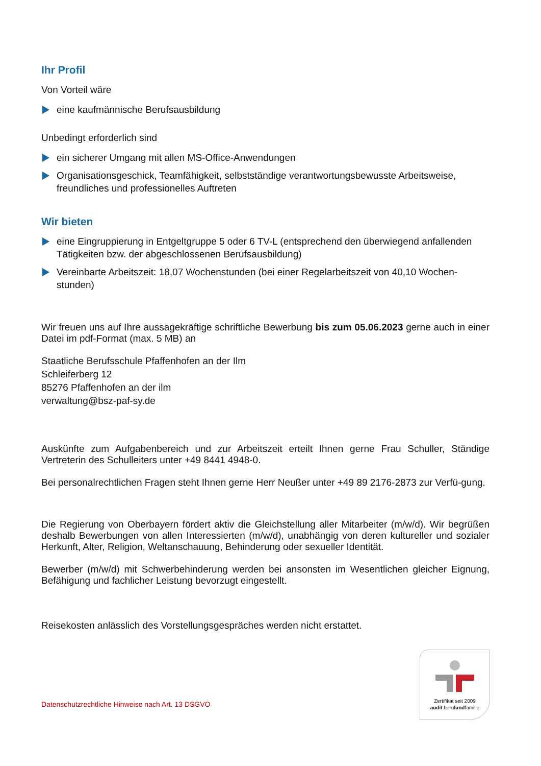Ihr Profil
Von Vorteil wäre
eine kaufmännische Berufsausbildung
Unbedingt erforderlich sind
ein sicherer Umgang mit allen MS-Office-Anwendungen
Organisationsgeschick, Teamfähigkeit, selbstständige verantwortungsbewusste Arbeitsweise, freundliches und professionelles Auftreten
Wir bieten
eine Eingruppierung in Entgeltgruppe 5 oder 6 TV-L (entsprechend den überwiegend anfallenden Tätigkeiten bzw. der abgeschlossenen Berufsausbildung)
Vereinbarte Arbeitszeit: 18,07 Wochenstunden (bei einer Regelarbeitszeit von 40,10 Wochen-stunden)
Wir freuen uns auf Ihre aussagekräftige schriftliche Bewerbung bis zum 05.06.2023 gerne auch in einer Datei im pdf-Format (max. 5 MB) an
Staatliche Berufsschule Pfaffenhofen an der Ilm
Schleiferberg 12
85276 Pfaffenhofen an der ilm
verwaltung@bsz-paf-sy.de
Auskünfte zum Aufgabenbereich und zur Arbeitszeit erteilt Ihnen gerne Frau Schuller, Ständige Vertreterin des Schulleiters unter +49 8441 4948-0.
Bei personalrechtlichen Fragen steht Ihnen gerne Herr Neußer unter +49 89 2176-2873 zur Verfü-gung.
Die Regierung von Oberbayern fördert aktiv die Gleichstellung aller Mitarbeiter (m/w/d). Wir begrüßen deshalb Bewerbungen von allen Interessierten (m/w/d), unabhängig von deren kultureller und sozialer Herkunft, Alter, Religion, Weltanschauung, Behinderung oder sexueller Identität.
Bewerber (m/w/d) mit Schwerbehinderung werden bei ansonsten im Wesentlichen gleicher Eignung, Befähigung und fachlicher Leistung bevorzugt eingestellt.
Reisekosten anlässlich des Vorstellungsgespräches werden nicht erstattet.
Datenschutzrechtliche Hinweise nach Art. 13 DSGVO
Zertifikat seit 2009
audit berufundfamilie